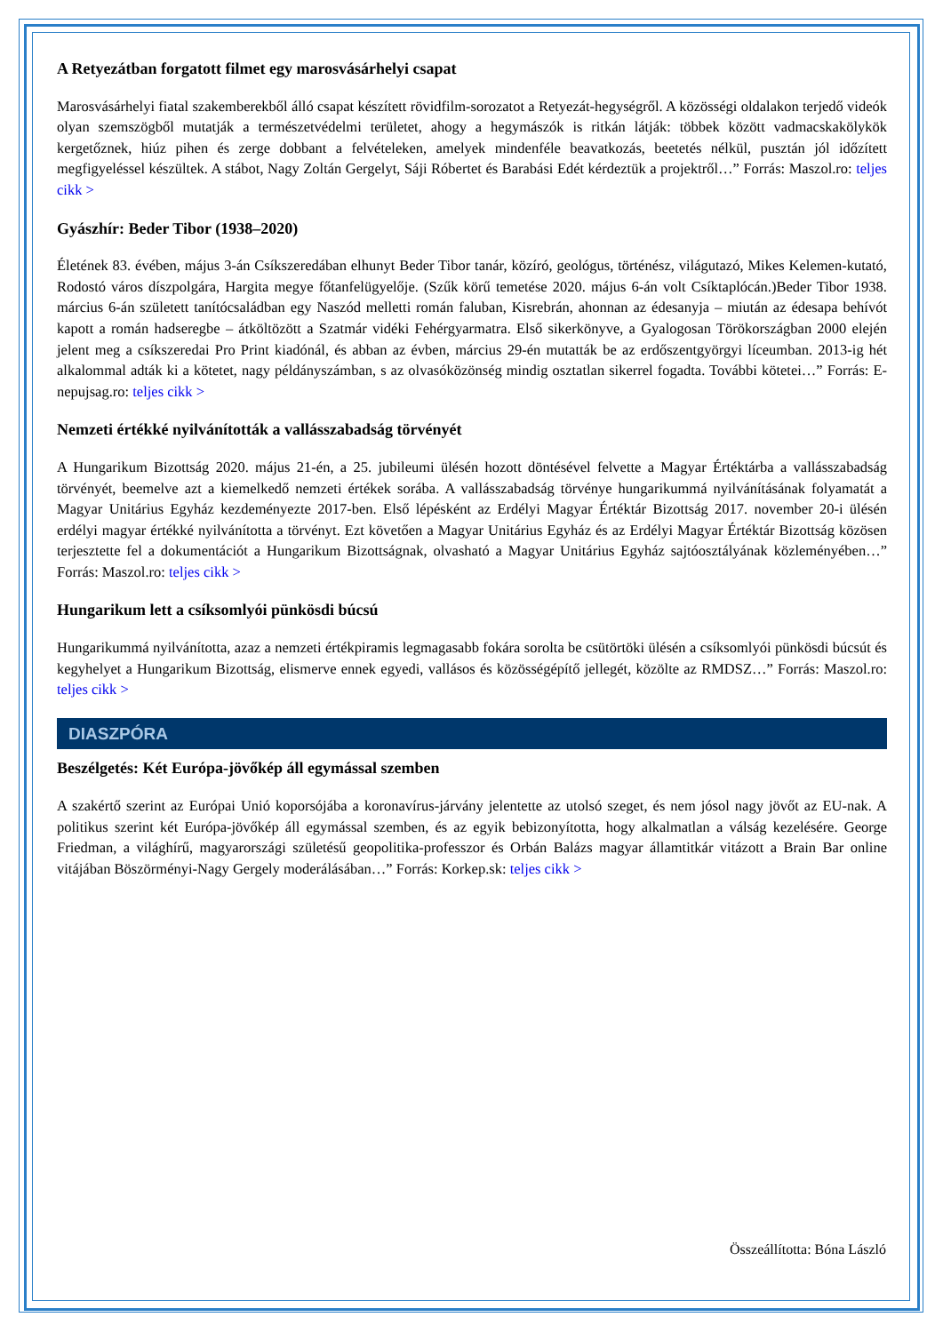A Retyezátban forgatott filmet egy marosvásárhelyi csapat
Marosvásárhelyi fiatal szakemberekből álló csapat készített rövidfilm-sorozatot a Retyezát-hegységről. A közösségi oldalakon terjedő videók olyan szemszögből mutatják a természetvédelmi területet, ahogy a hegymászók is ritkán látják: többek között vadmacskakölykök kergetőznek, hiúz pihen és zerge dobbant a felvételeken, amelyek mindenféle beavatkozás, beetetés nélkül, pusztán jól időzített megfigyeléssel készültek. A stábot, Nagy Zoltán Gergelyt, Sáji Róbertet és Barabási Edét kérdeztük a projektről…” Forrás: Maszol.ro: teljes cikk >
Gyászhír: Beder Tibor (1938–2020)
Életének 83. évében, május 3-án Csíkszeredában elhunyt Beder Tibor tanár, közíró, geológus, történész, világutazó, Mikes Kelemen-kutató, Rodostó város díszpolgára, Hargita megye főtanfelügyelője. (Szűk körű temetése 2020. május 6-án volt Csíktaplócán.)Beder Tibor 1938. március 6-án született tanítócsaládban egy Naszód melletti román faluban, Kisrebrán, ahonnan az édesanyja – miután az édesapa behívót kapott a román hadseregbe – átköltözött a Szatmár vidéki Fehérgyarmatra. Első sikerkönyve, a Gyalogosan Törökországban 2000 elején jelent meg a csíkszeredai Pro Print kiadónál, és abban az évben, március 29-én mutatták be az erdőszentgyörgyi líceumban. 2013-ig hét alkalommal adták ki a kötetet, nagy példányszámban, s az olvasóközönség mindig osztatlan sikerrel fogadta. További kötetei…” Forrás: E-nepujsag.ro: teljes cikk >
Nemzeti értékké nyilvánították a vallásszabadság törvényét
A Hungarikum Bizottság 2020. május 21-én, a 25. jubileumi ülésén hozott döntésével felvette a Magyar Értéktárba a vallásszabadság törvényét, beemelve azt a kiemelkedő nemzeti értékek sorába. A vallásszabadság törvénye hungarikummá nyilvánításának folyamatát a Magyar Unitárius Egyház kezdeményezte 2017-ben. Első lépésként az Erdélyi Magyar Értéktár Bizottság 2017. november 20-i ülésén erdélyi magyar értékké nyilvánította a törvényt. Ezt követően a Magyar Unitárius Egyház és az Erdélyi Magyar Értéktár Bizottság közösen terjesztette fel a dokumentációt a Hungarikum Bizottságnak, olvasható a Magyar Unitárius Egyház sajtóosztályának közleményében…” Forrás: Maszol.ro: teljes cikk >
Hungarikum lett a csíksomlyói pünkösdi búcsú
Hungarikummá nyilvánította, azaz a nemzeti értékpiramis legmagasabb fokára sorolta be csütörtöki ülésén a csíksomlyói pünkösdi búcsút és kegyhelyet a Hungarikum Bizottság, elismerve ennek egyedi, vallásos és közösségépítő jellegét, közölte az RMDSZ…” Forrás: Maszol.ro: teljes cikk >
DIASZPÓRA
Beszélgetés: Két Európa-jövőkép áll egymással szemben
A szakértő szerint az Európai Unió koporsójába a koronavírus-járvány jelentette az utolsó szeget, és nem jósol nagy jövőt az EU-nak. A politikus szerint két Európa-jövőkép áll egymással szemben, és az egyik bebizonyította, hogy alkalmatlan a válság kezelésére. George Friedman, a világhírű, magyarországi születésű geopolitika-professzor és Orbán Balázs magyar államtitkár vitázott a Brain Bar online vitájában Böszörményi-Nagy Gergely moderálásában…” Forrás: Korkep.sk: teljes cikk >
Összeállította: Bóna László